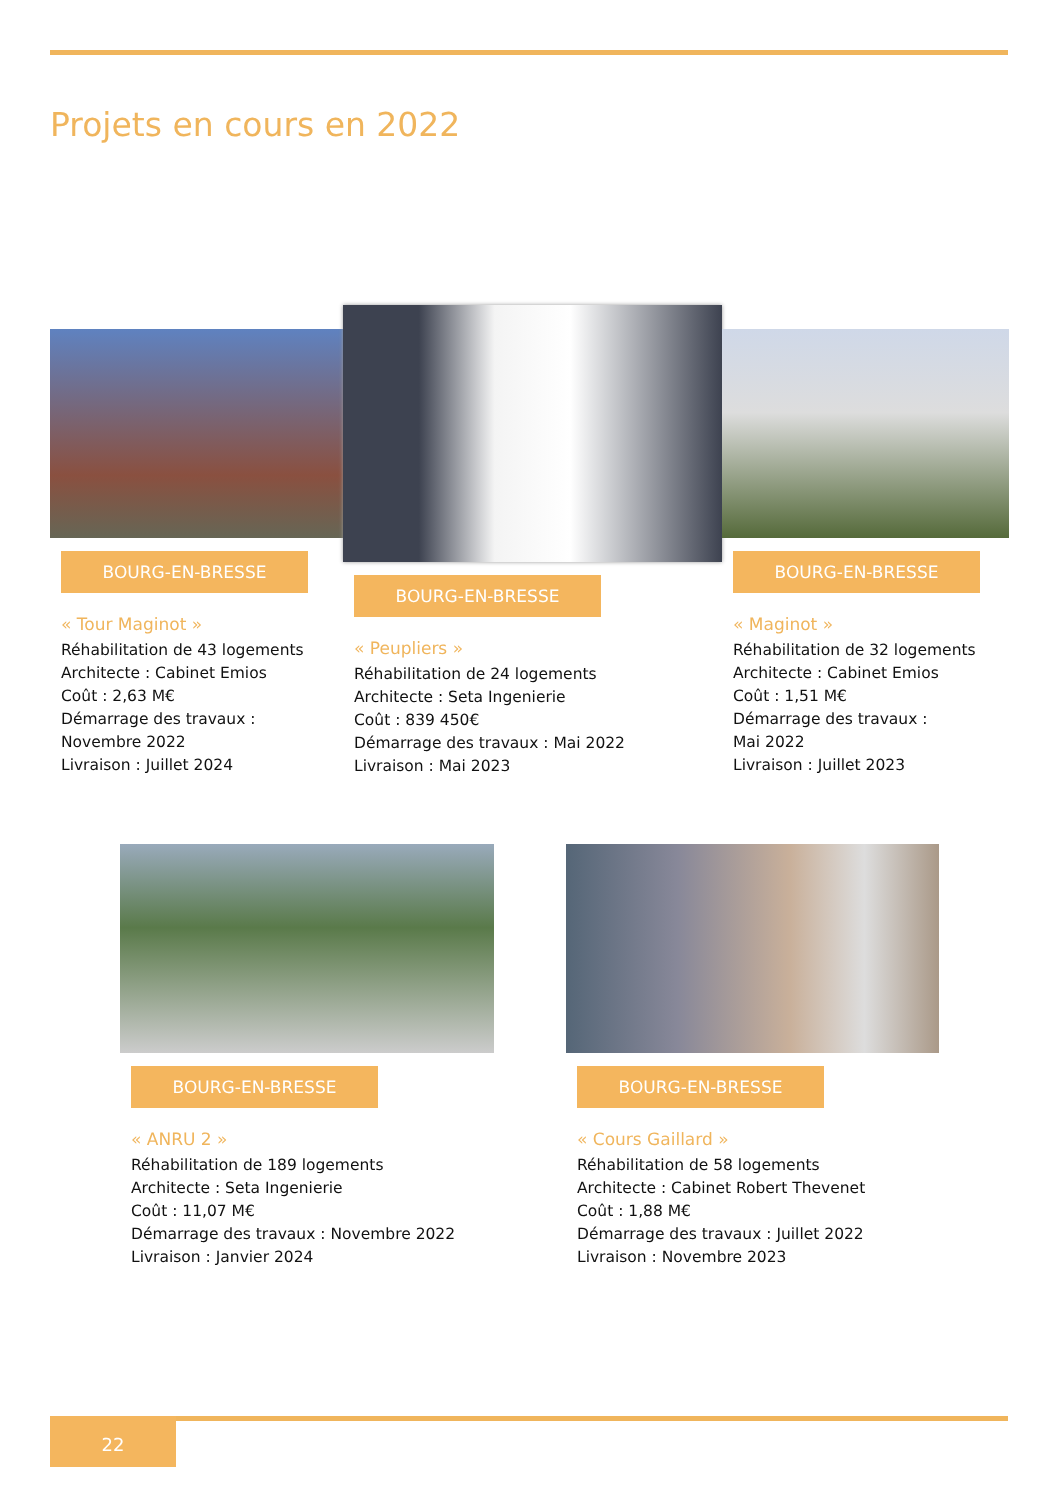Projets en cours en 2022
BOURG-EN-BRESSE
« Tour Maginot »
Réhabilitation de 43 logements
Architecte : Cabinet Emios
Coût : 2,63 M€
Démarrage des travaux :
Novembre 2022
Livraison : Juillet 2024
BOURG-EN-BRESSE
« Peupliers »
Réhabilitation de 24 logements
Architecte : Seta Ingenierie
Coût : 839 450€
Démarrage des travaux : Mai 2022
Livraison : Mai 2023
BOURG-EN-BRESSE
« Maginot »
Réhabilitation de 32 logements
Architecte : Cabinet Emios
Coût : 1,51 M€
Démarrage des travaux :
Mai 2022
Livraison : Juillet 2023
BOURG-EN-BRESSE
« ANRU 2 »
Réhabilitation de 189 logements
Architecte : Seta Ingenierie
Coût : 11,07 M€
Démarrage des travaux : Novembre 2022
Livraison : Janvier 2024
BOURG-EN-BRESSE
« Cours Gaillard »
Réhabilitation de 58 logements
Architecte : Cabinet Robert Thevenet
Coût : 1,88 M€
Démarrage des travaux : Juillet 2022
Livraison : Novembre 2023
22